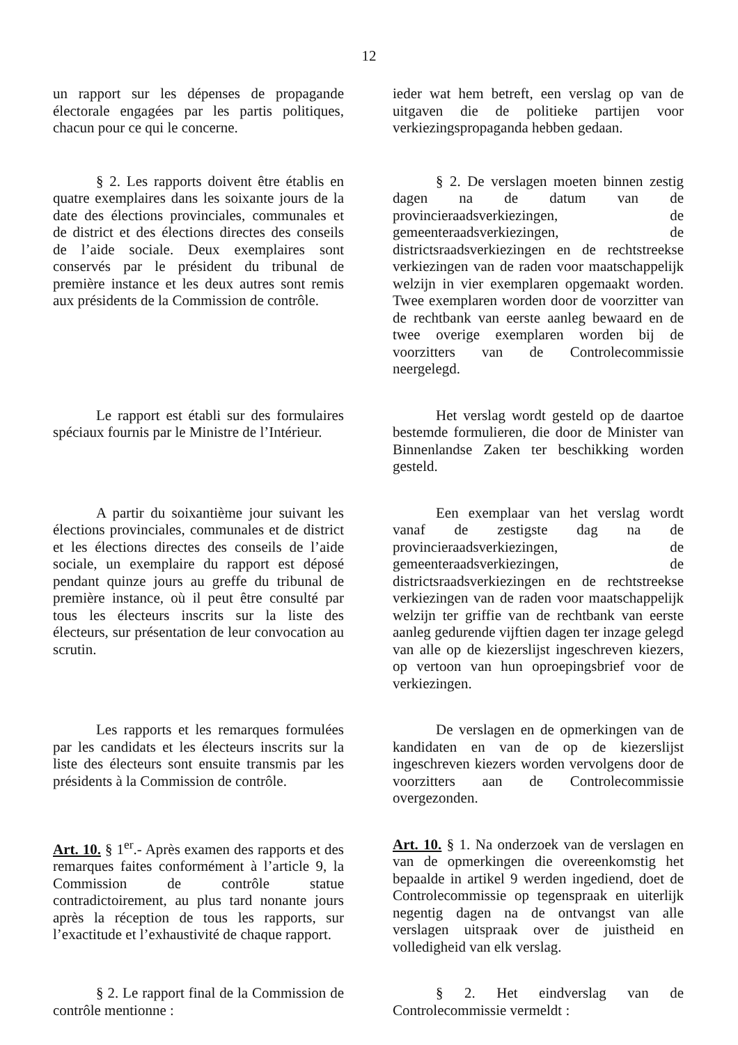12
un rapport sur les dépenses de propagande électorale engagées par les partis politiques, chacun pour ce qui le concerne.
ieder wat hem betreft, een verslag op van de uitgaven die de politieke partijen voor verkiezingspropaganda hebben gedaan.
§ 2. Les rapports doivent être établis en quatre exemplaires dans les soixante jours de la date des élections provinciales, communales et de district et des élections directes des conseils de l’aide sociale. Deux exemplaires sont conservés par le président du tribunal de première instance et les deux autres sont remis aux présidents de la Commission de contrôle.
§ 2. De verslagen moeten binnen zestig dagen na de datum van de provincieraadsverkiezingen, de gemeenteraadsverkiezingen, de districtsraadsverkiezingen en de rechtstreekse verkiezingen van de raden voor maatschappelijk welzijn in vier exemplaren opgemaakt worden. Twee exemplaren worden door de voorzitter van de rechtbank van eerste aanleg bewaard en de twee overige exemplaren worden bij de voorzitters van de Controlecommissie neergelegd.
Le rapport est établi sur des formulaires spéciaux fournis par le Ministre de l’Intérieur.
Het verslag wordt gesteld op de daartoe bestemde formulieren, die door de Minister van Binnenlandse Zaken ter beschikking worden gesteld.
A partir du soixantième jour suivant les élections provinciales, communales et de district et les élections directes des conseils de l’aide sociale, un exemplaire du rapport est déposé pendant quinze jours au greffe du tribunal de première instance, où il peut être consulté par tous les électeurs inscrits sur la liste des électeurs, sur présentation de leur convocation au scrutin.
Een exemplaar van het verslag wordt vanaf de zestigste dag na de provincieraadsverkiezingen, de gemeenteraadsverkiezingen, de districtsraadsverkiezingen en de rechtstreekse verkiezingen van de raden voor maatschappelijk welzijn ter griffie van de rechtbank van eerste aanleg gedurende vijftien dagen ter inzage gelegd van alle op de kiezerslijst ingeschreven kiezers, op vertoon van hun oproepingsbrief voor de verkiezingen.
Les rapports et les remarques formulées par les candidats et les électeurs inscrits sur la liste des électeurs sont ensuite transmis par les présidents à la Commission de contrôle.
De verslagen en de opmerkingen van de kandidaten en van de op de kiezerslijst ingeschreven kiezers worden vervolgens door de voorzitters aan de Controlecommissie overgezonden.
Art. 10. § 1<sup>er</sup>.- Après examen des rapports et des remarques faites conformément à l’article 9, la Commission de contrôle statue contradictoirement, au plus tard nonante jours après la réception de tous les rapports, sur l’exactitude et l’exhaustivité de chaque rapport.
Art. 10. § 1. Na onderzoek van de verslagen en van de opmerkingen die overeenkomstig het bepaalde in artikel 9 werden ingediend, doet de Controlecommissie op tegenspraak en uiterlijk negentig dagen na de ontvangst van alle verslagen uitspraak over de juistheid en volledigheid van elk verslag.
§ 2. Le rapport final de la Commission de contrôle mentionne :
§ 2. Het eindverslag van de Controlecommissie vermeldt :